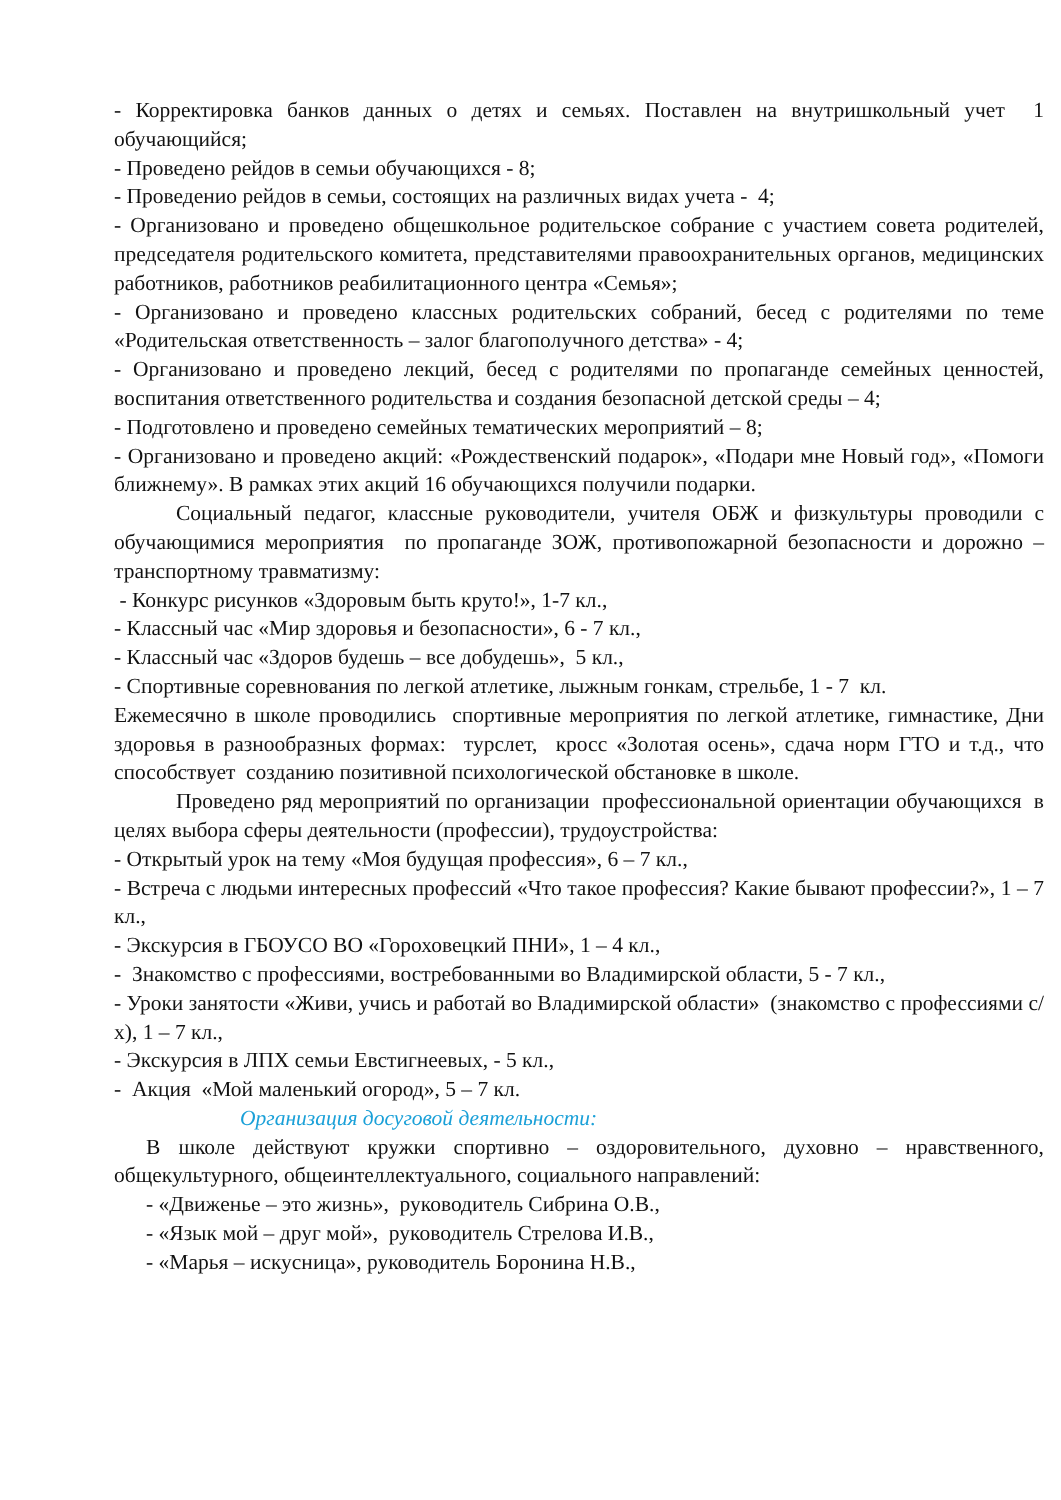- Корректировка банков данных о детях и семьях. Поставлен на внутришкольный учет 1 обучающийся;
- Проведено рейдов в семьи обучающихся - 8;
- Проведенио рейдов в семьи, состоящих на различных видах учета - 4;
- Организовано и проведено общешкольное родительское собрание с участием совета родителей, председателя родительского комитета, представителями правоохранительных органов, медицинских работников, работников реабилитационного центра «Семья»;
- Организовано и проведено классных родительских собраний, бесед с родителями по теме «Родительская ответственность – залог благополучного детства» - 4;
- Организовано и проведено лекций, бесед с родителями по пропаганде семейных ценностей, воспитания ответственного родительства и создания безопасной детской среды – 4;
- Подготовлено и проведено семейных тематических мероприятий – 8;
- Организовано и проведено акций: «Рождественский подарок», «Подари мне Новый год», «Помоги ближнему». В рамках этих акций 16 обучающихся получили подарки.
Социальный педагог, классные руководители, учителя ОБЖ и физкультуры проводили с обучающимися мероприятия по пропаганде ЗОЖ, противопожарной безопасности и дорожно – транспортному травматизму:
- Конкурс рисунков «Здоровым быть круто!», 1-7 кл.,
- Классный час «Мир здоровья и безопасности», 6 - 7 кл.,
- Классный час «Здоров будешь – все добудешь», 5 кл.,
- Спортивные соревнования по легкой атлетике, лыжным гонкам, стрельбе, 1 - 7 кл.
Ежемесячно в школе проводились спортивные мероприятия по легкой атлетике, гимнастике, Дни здоровья в разнообразных формах: турслет, кросс «Золотая осень», сдача норм ГТО и т.д., что способствует созданию позитивной психологической обстановке в школе.
Проведено ряд мероприятий по организации профессиональной ориентации обучающихся в целях выбора сферы деятельности (профессии), трудоустройства:
- Открытый урок на тему «Моя будущая профессия», 6 – 7 кл.,
- Встреча с людьми интересных профессий «Что такое профессия? Какие бывают профессии?», 1 – 7 кл.,
- Экскурсия в ГБОУСО ВО «Гороховецкий ПНИ», 1 – 4 кл.,
- Знакомство с профессиями, востребованными во Владимирской области, 5 - 7 кл.,
- Уроки занятости «Живи, учись и работай во Владимирской области» (знакомство с профессиями с/х), 1 – 7 кл.,
- Экскурсия в ЛПХ семьи Евстигнеевых, - 5 кл.,
- Акция «Мой маленький огород», 5 – 7 кл.
Организация досуговой деятельности:
В школе действуют кружки спортивно – оздоровительного, духовно – нравственного, общекультурного, общеинтеллектуального, социального направлений:
- «Движенье – это жизнь», руководитель Сибрина О.В.,
- «Язык мой – друг мой», руководитель Стрелова И.В.,
- «Марья – искусница», руководитель Боронина Н.В.,